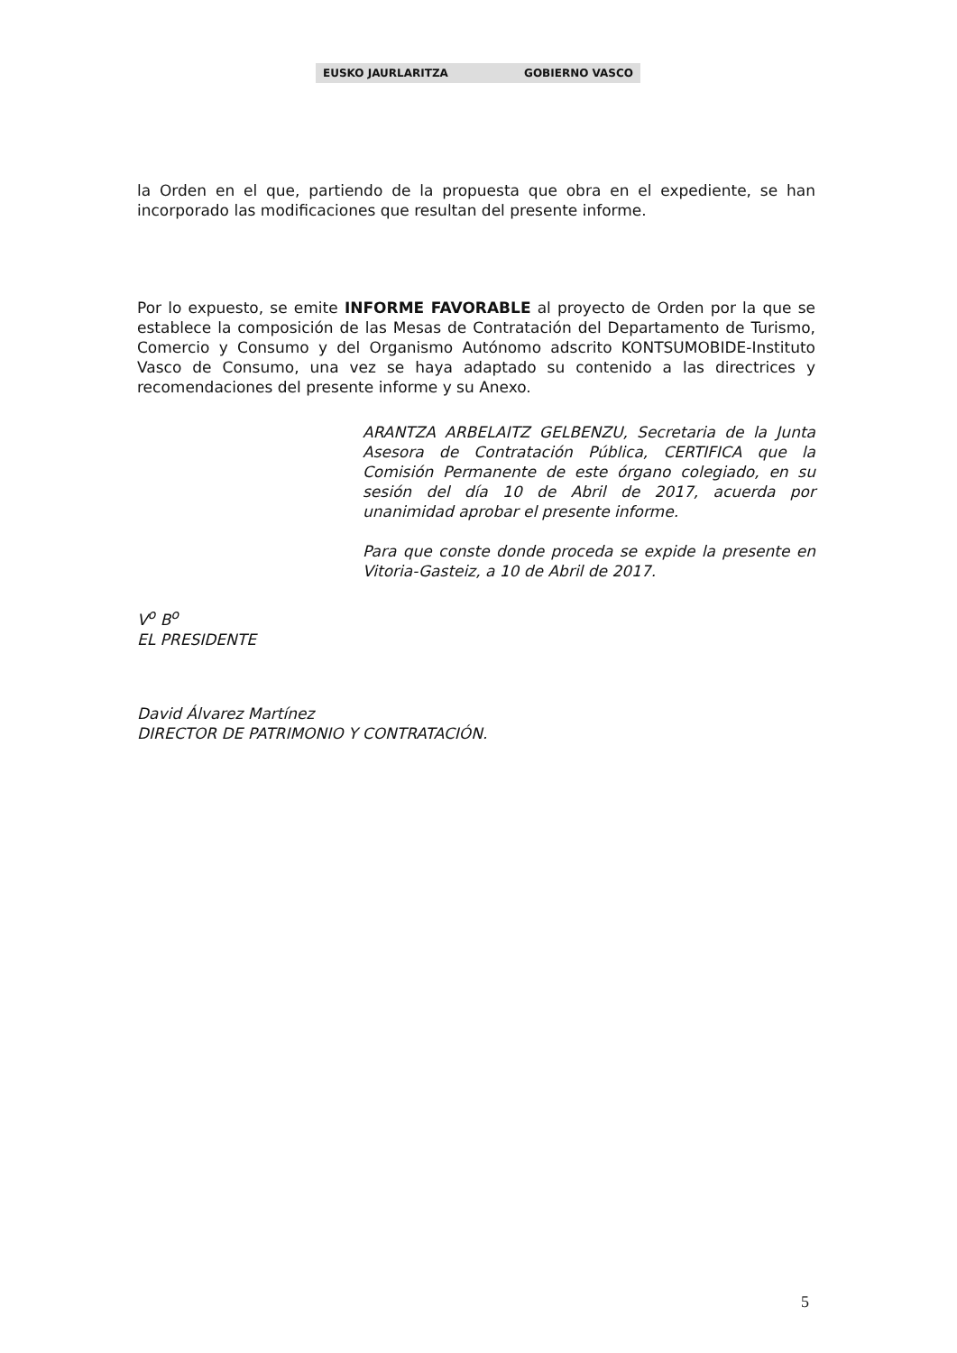EUSKO JAURLARITZA GOBIERNO VASCO
la Orden en el que, partiendo de la propuesta que obra en el expediente, se han incorporado las modificaciones que resultan del presente informe.
Por lo expuesto, se emite INFORME FAVORABLE al proyecto de Orden por la que se establece la composición de las Mesas de Contratación del Departamento de Turismo, Comercio y Consumo y del Organismo Autónomo adscrito KONTSUMOBIDE-Instituto Vasco de Consumo, una vez se haya adaptado su contenido a las directrices y recomendaciones del presente informe y su Anexo.
ARANTZA ARBELAITZ GELBENZU, Secretaria de la Junta Asesora de Contratación Pública, CERTIFICA que la Comisión Permanente de este órgano colegiado, en su sesión del día 10 de Abril de 2017, acuerda por unanimidad aprobar el presente informe.
Para que conste donde proceda se expide la presente en Vitoria-Gasteiz, a 10 de Abril de 2017.
V<sup>o</sup> B<sup>o</sup>
EL PRESIDENTE
David Álvarez Martínez
DIRECTOR DE PATRIMONIO Y CONTRATACIÓN.
5